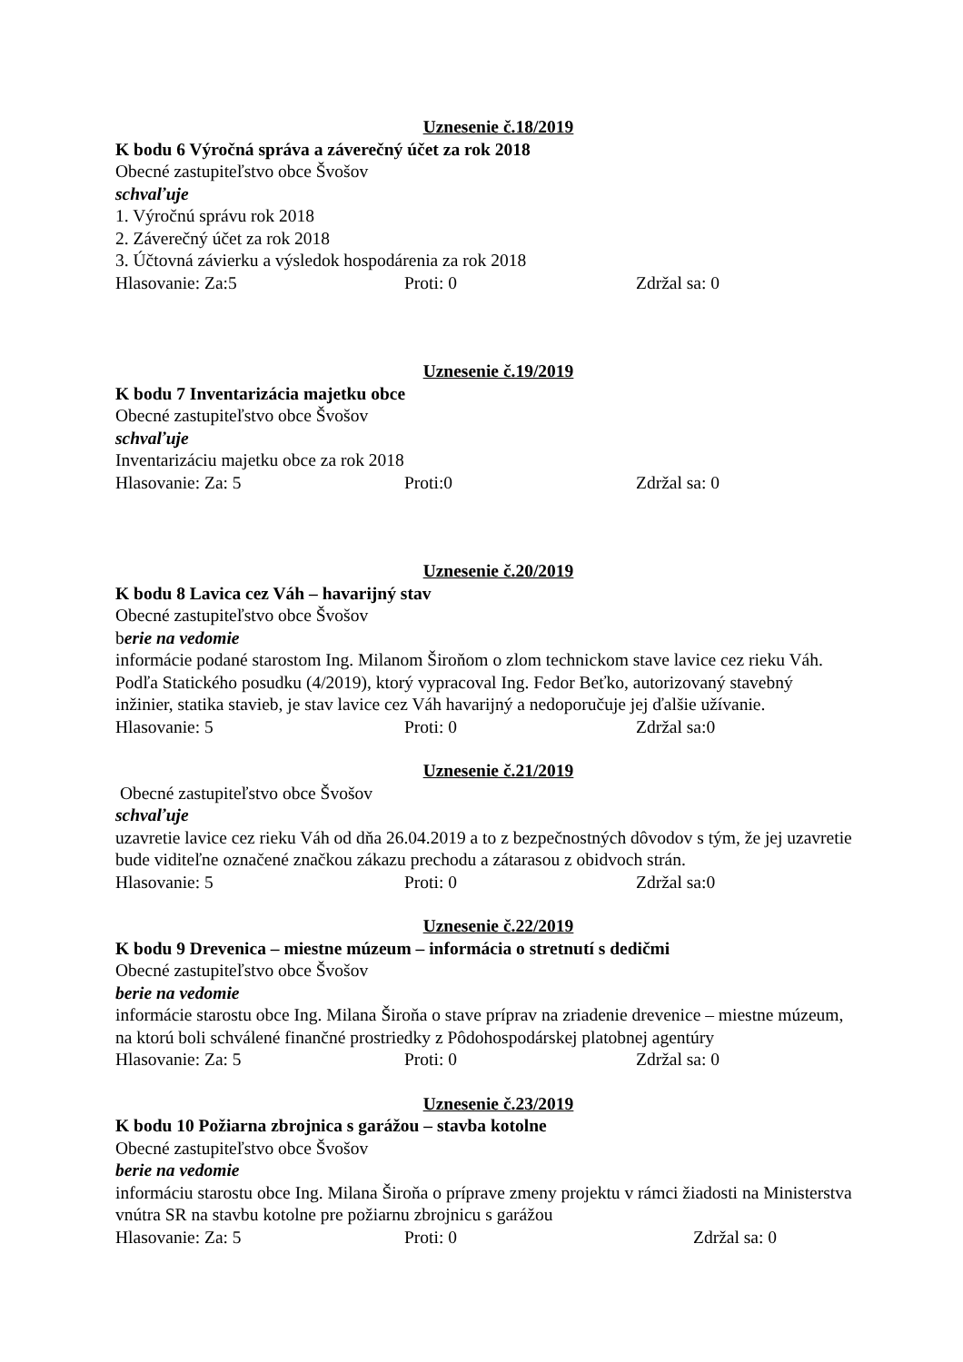Uznesenie č.18/2019
K bodu 6 Výročná správa a záverečný účet za rok 2018
Obecné zastupiteľstvo obce Švošov
schvaľuje
1. Výročnú správu rok 2018
2. Záverečný účet za rok 2018
3. Účtovná závierku a výsledok hospodárenia za rok 2018
Hlasovanie: Za:5 Proti: 0 Zdržal sa: 0
Uznesenie č.19/2019
K bodu 7 Inventarizácia majetku obce
Obecné zastupiteľstvo obce Švošov
schvaľuje
Inventarizáciu majetku obce za rok 2018
Hlasovanie: Za: 5 Proti:0 Zdržal sa: 0
Uznesenie č.20/2019
K bodu 8 Lavica cez Váh – havarijný stav
Obecné zastupiteľstvo obce Švošov
berie na vedomie
informácie podané starostom Ing. Milanom Široňom o zlom technickom stave lavice cez rieku Váh. Podľa Statického posudku (4/2019), ktorý vypracoval Ing. Fedor Beťko, autorizovaný stavebný inžinier, statika stavieb, je stav lavice cez Váh havarijný a nedoporučuje jej ďalšie užívanie.
Hlasovanie: 5 Proti: 0 Zdržal sa:0
Uznesenie č.21/2019
Obecné zastupiteľstvo obce Švošov
schvaľuje
uzavretie lavice cez rieku Váh od dňa 26.04.2019 a to z bezpečnostných dôvodov s tým, že jej uzavretie bude viditeľne označené značkou zákazu prechodu a zátarasou z obidvoch strán.
Hlasovanie: 5 Proti: 0 Zdržal sa:0
Uznesenie č.22/2019
K bodu 9 Drevenica – miestne múzeum – informácia o stretnutí s dedičmi
Obecné zastupiteľstvo obce Švošov
berie na vedomie
informácie starostu obce Ing. Milana Široňa o stave príprav na zriadenie drevenice – miestne múzeum, na ktorú boli schválené finančné prostriedky z Pôdohospodárskej platobnej agentúry
Hlasovanie: Za: 5 Proti: 0 Zdržal sa: 0
Uznesenie č.23/2019
K bodu 10 Požiarna zbrojnica s garážou – stavba kotolne
Obecné zastupiteľstvo obce Švošov
berie na vedomie
informáciu starostu obce Ing. Milana Široňa o príprave zmeny projektu v rámci žiadosti na Ministerstva vnútra SR na stavbu kotolne pre požiarnu zbrojnicu s garážou
Hlasovanie: Za: 5 Proti: 0 Zdržal sa: 0